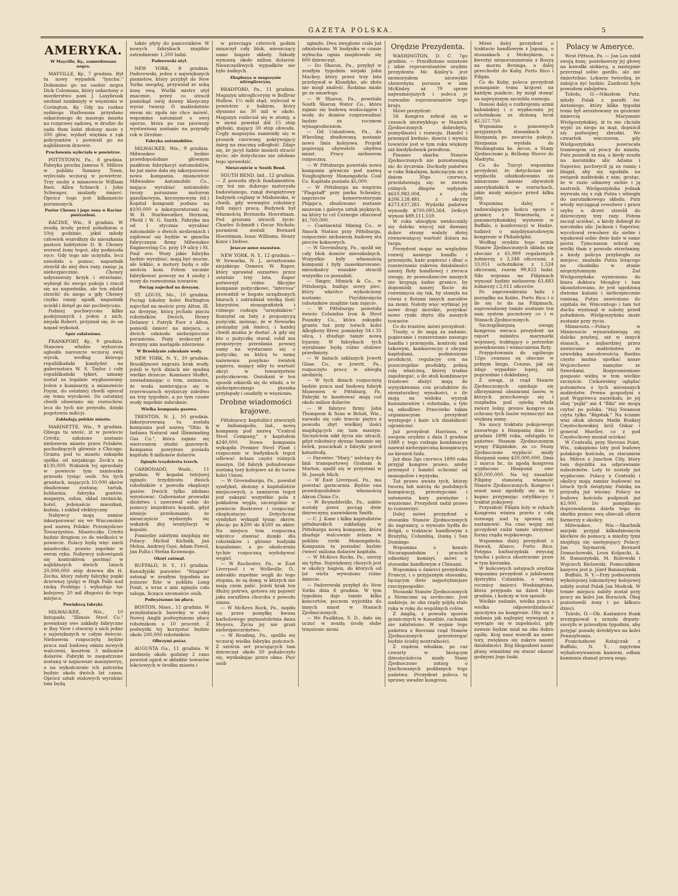GAZETA POLSKA. 5
AMERYKA.
W Mayville, Ky., zamordowano negra.
MAYVILLE, Ky., 7 grudnia. Był tu nowy wypadek "lynchu." Dokonano go na osobie negra Dick Colemana, który oskarżony o morderstwo pani J. Lasybrook siedział zamknięty w więzieniu w Covington, Ky. Gdy na rozkaz sędziego Harbesona przysłano oskarżonego do naszego miasta na rozprawę sądową, w drodze do sądu tłum ludzi złożony może z 500 głów, wydarł więźnia z rąk policyantów i powiesił go na najbliższem drzewie.
Prochownia wyleciała w powietrze.
POTTSTOWN, Pa., 8 grudnia. Fabryka prochu Jamesa S. Millera w pobliżu Sumney Town, wyleciała wczoraj w powietrze. Trzy osoby a mianowicie William Baer, Allen Schneck i John Schwager, znalazły śmierć. Oprócz tego jest kilkanaście poranionych.
Pastor Cheney i jego żona w Racine postrzeleni.
RACINE, Wis., 8 grudnia. W zeszłą środę przed południem o 10ej godzinie, jakiś młody człowiek wszedłszy do mieszkania pastora babtystów D. B. Cheney wezwał żonę tegoż, aby podniosła ręce. Gdy tego nie uczyniła, lecz zawołała o pomoc, napastnik strzelił do niej dwa razy, raniąc ją niebezpiecznie. Cheney usłyszawszy krzyk i strzelanie, wybiegł do swego pokoju i rzucił się na napastnika, ale ten zdołał strzelić do niego a gdy Cheney ciężko ranny upadł, napastnik uciekł i dotąd go nie pochwycono.
Poźniej pochwycono kilku podejrzanych i jeden z nich, niejaki Robert, przyznał się, że on napad wykonał.
Spór załatwiono.
FRANKFORT, Ky., 9 grudnia. Stanowa władza wyborcza ogłosiła nareszcie wczoraj swój wyrok, według którego republikański kandydat na gubernatora W. S. Taylor i cały republikański tykiet, uznany został za legalnie wygłosowany. Jeden z komisarzy, a mianowicie Poynz, do ostatniej chwili opierał się temu wyrokowi. Do ostatniej chwili obawiano się rozruchów, lecz do tych nie przyszło, dzięki pogotowiu milicyi.
Zakładają polskie miasto.
MARINETTE, Wis., 9 grudnia. Obiega tu wieść, iż w powiecie Crivitz, założone zostanie niebawem miasto przez Polaków, pochodzących głównie z Chicago. Grunta pod to miasto zakupiła spółka od niejakiego Zeck'a za $130,000. Wskutek tej sprzedaży w powiecie tym zamieszka przeszło tysiąc osób. Na tych gruntach, mających 10,000 akrów zbudowane zostaną: tartak, heblarnia, fabryka gontów, magazyn, salun, skład rzeźnicki, hotel, jedenaście mieszkań, kuźnia, i zakład elektryczny.
Nabywcy mają zamiar inkorporować się we Wisconsinie pod nazwą Polskie Przemysłowe Towarzystwo. Miasteczko Crivitz będzie drugiem co do wielkości w powiecie. Polacy będą więc mieli miasteczko, prawie zupełnie w swem ręku. Nabywcy zobowiązali się kontraktem porżnąć w najbliższych dwóch latach 20,000,000 stóp drzewa dla H. Zecha, który założy fabrykę papki drzewnej (pulp) w High Falls nad rzeką Peshtigo i wybuduje tor kolejowy, 20 mil długości do tego miejsca.
Powiększą fabryki.
MILWAUKEE, Wis., 10 listopada. "Illinois Steel Co." powiększy swe zakłady fabryczne w Bay View i stworzy z nich jedne z największych w całym świecie. Niebawem rozpoczętą będzie praca nad budową ośmiu nowych walcowni, kosztem 3 milionów dolarów. Fabryki te zaopatrzone zostaną w najnowsze maszyneryę, a na wykończenie ich potrzeba będzie około dwóch lat czasu. Oprócz sztab stalowych wyrabiać tam będą
także płyty do pancerników. W nowych fabrykach znajdzie zatrudnienie 1,200 ludzi.
Paderewski utył.
NEW YORK, 8 grudnia. Paderewski, jeden z największych pianistów, który przybył do New Yorku onegdaj, przywiózł ze sobą żonę swą. Wielki mistrz utył znacznie, przez co utracił poniekąd swój dawny klasyczny wyraz twarzy. O małżeństwie swem nic zgoła nie chce mówić, wspomina natomiast o swej operze, która po raz pierwszy wystawioną zostanie na przyszły rok w Dreźnie.
Fabryka automobilów.
MILWAUKEE, Wis., 9 grudnia. Milwaukee będzie prawdopodobnie głównym punktem fabrykacyi automobilów, bo już znów dała się inkorporować nowa kompania, mianowicie Milwaukee Automobile Co., mająca wyrabiać automobile (wozy poruszane motorem gazolinowym, kerosynowym itd.) Kapitał kompanii podano na $100,000 a inkorporatorami są: W. H. Starkweather, Herman, Pfield i W. G. Smith. Fabryka ma od 1 stycznia wyrabiać automobile o dwóch siedzeniach i zajdować się będzie w gmachu fabrycznym firmy Milwaukee Engineering Co. przy 19 ulicy i St. Paul ave. Wozy jakie fabryka będzie wyrabiać, mają być mocne, ale lekkie, a motory będą o sile sześciu koni. Potem zacznie fabrykować powozy na 4 osoby i wozy do rozwożenia towarów.
Pociąg najechał na drezynę.
ST. LOUIS, Mo., 10 grudnia. Pociąg lokalny kolei Burlington najechał na moście przy Alton, Ill. na drezynę, którą jechało pięciu robotników. Dwóch, Henry Delaney i Patryk Foer z Alton, ponieśli śmierć na miejscu, a dwóch odniosło niebezpieczne poranienia. Piąty zeskoczył z drezyny nim nastąpiło zderzenie.
W Brooklynie zabraknie wody.
NEW YORK, N. Y., 10 grudnia. Brooklynowi zagraża brak wody, jeżeli w tych dniach nie spadną wielkie deszcze. Komisarz Moffet, zawiadamiając o tem, zaznacza, że woda zawierająca się w rezerwoarach wystarczy zaledwo na trzy tygodnie, a po tym czasie wody zupełnie zabraknie.
Wielka kompania gazowa.
TRENTON, N. J., 10 grudnia. Inkorporowaną tu została kompania pod nazwą "Ohio & Indiana Natural and Illuminating Gas Co.", która zajmie się wierceniem studzi gazowych. Kompania powyższa posiada kapitału 8 milionów dolarów.
Zginęło trzydziestu trzech.
CARBONADO, Wash., 11 grudnia. W kopalni tutejszej zginęło trzydziestu dwóch robotników z powodu eksplozyi gazów. Dwóch tylko zdołano wyratować. Gubernator prowadzi śledztwo i zawezwał sobie do pomocy inspektora kopalń, gdyż istnieje przekonanie, że nieszczęście wydarzyło się wskutek złej wentylacyi w kopalni.
Pomiędzy zabitymi znajdują się Polacy: Michał Kichnik, Jan Melon, Andrzej Gęsi, Adam Pawol, Jan Folta i Stefan Krawnoga.
Okręt zatonął.
BUFFALO, N. Y., 11 grudnia. Kanadyjski parowiec "Niagara" zatonął w zeszłym tygodniu na jeziorze Erie w pobliżu Long Point, a wraz z nim zginęła cała załoga, licząca szesnaście osób.
Podwyższono im płacę.
BOSTON, Mass., 11 grudnia. W przędzalniach bawełny w całej Nowej Anglii podwyższono płacę robotnikom o 10 procent. Z podwyżki tej korzystać będzie około 200,000 robotników.
Olbrzymi pożar.
AUGUSTA Ga., 11 grudnia. W niedzielę około godziny 2 rano powstał ogień w składzie towarów lokciowych w środku miasta i
w przeciągu czterech godzin zniszczył cały blok, mieszczący same bogate składy. Szkody wynoszą około milion dolarów. Nieszczęśliwych wypadków nie było żadnych.
Eksplozya w magazynie nitrogliceryny.
BRADFORD, Pa., 11 grudnia. Magazyn nitrogliceryny w Bollivar Hollow, 1¼ mili stąd, wyleciał w powietrze z hukiem, który słyszano na 30 mil w około. Magazyn rozleciał się w atomy, a w ziemi powstał dół 15 stóp głęboki, mający 30 stóp obwodu. Cegły magazynu zamieniły się w proszek czerwony, pokrywający śnieg na znaczną odległość. Zdaje się, że jacyś ludzie musieli stracić życie, ale dotychczas nie zdołano tego sprawdzić.
Nieszczęście w South Bend.
SOUTH BEND, Ind., 12 grudnia. — Z powodu złych fundamentów, czy też nie dobrego materyału budowlanego, runął dwupiętrowy budynek ceglany w Mishawaka, w chwili, gdy wewnątrz robotnicy byli zajęci pracą. Budynek był własnością Bernarda Hoerstman. Pod gruzami utracili życie: Charles Schmidt i Oscar Nichols; poranieni zostali Bernard Hoerstman, Isaac Williams, Henry Kizer i Defree.
Jeszcze nowe oszustwo.
NEW YORK, N. Y., 12 grudnia.—W Newarku, N. J., aresztowano niejakiego Osmera W. Raper, który uprawiał oszustwo przez ostatnie trzy lata. Raper potworzył różne fikcyjne kompanie pożyczkowe, "interesa" prowadził w bogato urządzonych biurach i zatrudniał wielką ilość biurystów, stenografistek i różnego rodzaju "urzędników." Rozsyłał on listy z propozycyą pożyczki, mówiąc, że w Newarku pieniądzy jak śmieci, i każdej chwili można je dostać. A gdy się kto o pożyczkę starał, robił mu propozycyę przesłania pewnej sumy na wystaranie się o pożyczkę, za którą to sumę naiwnemu posyłano świstek papieru, mający niby to wartość akcyi w towarzystwie pożyczkowem. Oszukani w ten sposób odnieśli się do władz, a te niebezpiecznego ptaszka przyłapały i osadziły w więzieniu.
Drobne wiadomości krajowe.
Pittsburscy kapitaliści utworzyli w Indianapolis, Ind., nową kompanię pod nazwą "Central Steel Company," z kapitałem $240,000. Nowa kompania wykupiła Premier Steel Plant i rozpocznie w budynkach tegoż odlewać żelaza części różnych maszyn. Od fabryk pobudowane zostaną tory kolejowe aż do torów kolei Union.
— W Greensburgu, Pa., powstał syndykat, złożony z kapitalistów miejscowych, a zamiarem tegoż jest zakupić wszystkie pola z pokładem węgla, szczególnie w powiecie Rostraver i rozpocząć eksploatacyę. Dotychczas syndykat wykupił tysiąc akrów, płacąc po $200 do $500 za akier. Na miejscu tem rozpoczną wkrótce stawiać domki dla robotników i główne budynki kopalniane, a po ukończeniu tychże rozpoczną wydobywać węgiel.
— W Rochester, Pa., w East Liverpool i w Wellsville, O., zabrakło zupełnie węgli do tego stopnia, że są domy, w których nie mają czem palić. Jeżeli brak ten dłużej potrwa, gotowa się pojawić jaka zaraźliwa choroba z powodu zimna.
— W McKees Rock, Pa., napiła się przez pomyłkę kwasu karbolowego piętnastoletnia Anna Meyers. Życiu jej nie grozi niebezpieczeństwo.
— W Reading, Pa., spaliła się wczoraj wielka fabryka pończoch. Z sześciu set pracujących tam dziewcząt około 50 pokaleczyło się, wyskakując przez okna. Pięć osób
zginęło. Dwa zwęglone ciała już odnaleziono. W budynku w czasie wybuchu ognia znajdowało się 600 dziewcząt.
— Do Sharon, Pa., przybył w zeszłym tygodniu niejaki John Mackey, który przez trzy lata przebywał w Klondyke, ale złota nie mógł znaleść. Rodzina miała go za umarłego.
— W Sharon, Pa., powstała South Sharon Water Co., która zajmie się budową wodociągów i wodę do domów rozprowadzać będzie za rocznem wynagrodzeniem.
— Od Uniontown, Pa., do Wheeling zbudowaną zostanie nowa linia kolejowa. Projekt popierają obywatele obydwu miast. Pracę niebawem rozpoczną.
— W Pittsburgu powstała nowa kompania górnicza pod nazwą Youghogheny Monongahela Coal Co. Kapitału posiada $5,000.
— W Pittsburgu na wzgórzu "Flagstaff" przy parku Schenley, naprzeciw konserwatoryum Phipps'a, zbudowane zostanie muzeum i galerya sztuk pięknych, na który to cel Carnegie ofiarował $1,700,000.
— Continental Mining Co., w Smock Station przy Pittsburgu, rozpocznie niebawem budowę stu pieców koksowych.
— W Greensburg, Pa., spalił się cały blok domów mieszkalnych. Wszystkie były własnością kompanii i były zaasekurowane; mieszkańcy wszakże stracili wszystko co posiadali.
— Singer, Mimick & Co., w Pittsburgu, buduje nowy piec, który wkrótce wykończony zostanie. Pięćdziesięciu robotników znajdzie tam zajęcie.
— W Pittsburgu powstała świeżo Columbia Iron & Steel Foundry Co., która zakupiła grunta tuż przy torach kolei Allegheny River, pomiędzy 34 i 35 ulicą, i zbuduje tamże nową lejarnię. W fabrykach tych wyrabiane będą różne stalowe przedmioty.
— W hutach szklanych Jewett Glass Co., w Jewett, Pa., rozpoczęto pracę w ubiegłą niedzielę.
— W tych dniach rozpoczętą będzie praca nad budową fabryk Monessen w Pittsburg, Pa. Fabryki te kosztować mają coś około milion dolarów.
— W fabryce firmy John Thompson & Sons w Beloit, Wis., zarwało się całe trzecie piętro z powodu zbyt wielkiej ilości znajdujących się tam maszyn. Szczęściem nikt życia nie utracił, gdyż robotnicy słysząc łamanie się belek, pouciekali z fabryki przed katastrofą.
— Parowiec "Mary," należący do linii transportowej Graham & Morton, spalił się w przystani w St. Joseph Mich.
— W East Liverpool, Pa., ma powstać garncarnia. Będzie ona prawdopodobnie własnością Akron China Co.
— W Reynoldsville, Pa., zabite zostały przez pociąg dwie dziewczyny, nazwiskiem Smith.
— C. J. Kane i kilku kapitalistów pittsburskich zakładają w Pittsburgu nową kompanię, która zbuduje walcownie żelaza w pobliżu rzeki Monongahela. Kompania ta posiadać będzie ćwierć miliona dolarów kapitału.
— W McKees Rocks, Pa., szerzy się tyfus. Największej chorych jest w okolicy bagien, do których od lat wielu wywożono różne śmiecie.
— Paderewski przybył do New Yorku dnia 6 grudnia. W tym tygodniu daje tamże kilka koncertów, poczem wyjeżdża do innych miast w Stanach Zjednoczonych.
— We Faulkton, S. D., dało się uczuć w zeszłą środę słabe trzęsienie ziemi.
Orędzie Prezydenta.
WASHINGTON, D. C. 7go grudnia. — Przedłożone senatowi i izbie reprezentantów orędzie prezydenta Mc Kinley'a jest memoryałem niezwykle obszernym; porusza w nim McKinley aż 79 spraw najważniejszych i poleca je rozwadze reprezentantów tego kraju.
Mówi prezydent:
56 Kongres zebrał się w czasach niezwykłego w Stanach Zjednoczonych dobrobytu, pomyślności i rozwoju. Handel i przemysł kwitnie; dowóz i wywóz towarów jest w tym roku większy niż kiedykolwiek przedtem.
Finanse skarbu Stanów Zjednoczonych nie pozostawiają nic do życzenia. Dochody państwa w roku fiskalnym, kończącym się z dniem 30go czerwca, przedstawiają się: ze zwrotu różnych długów wpłynęło $610,982,004, z cła $206,128,481, z akcyzy $273,437,261. Wydatki państwa wynosiły $700,093,564. Deficyt wynosi $89,111,559.
W roku ubiegłym uwidocznily się daleko więcej niż dawniej dobre strony waluty złotej równoważącej wartość dolara na targu.
Prezydent mając na względzie rozwój naszego handlu i przemysłu, każe popierać i dbać o rozszerzanie zakresu działalności naszej floty handlowej i zwraca uwagę, że prawodawców naszych nie krępują żadne granice, by dopomódz naszej flocie do rozwinięcia się tak, by stanęła na równi z flotami innych narodów na ziemi. Należy więc wytknąć jej nowe drogi morskie, pozyskać nowe rynki zbytu dla naszych towarów.
Co do trustów, mówi prezydent:
Trusty, o ile mają za zadanie, popieranie i rozszerzanie naszego handlu i przemysłu, kontrolę nad takowym, konkurencyę z obcymi kapitałami, podniesienie produkcyi, regulacyę cen na poszczególne produkty, pełnią rolę właściwą, której trudno zapobiegać, o ile atoli kombinacye trustowe służyć mają do wyzyskiwania cen produktów do nienaturalnej wysokości, o ile mają na widoku wyzysk konsumentów i robotnika, o tyle są szkodliwe. Przeciwko takim organizacyom prezydent występuje i każe ich działalność ograniczać.
Już prezydent Harrison, w swojem orędziu z dnia 3 grudnia 1889 r. tego rodzaju kombinacyę nazwał niebezpieczną konspiracyą na kieszeń ludu.
Już dnia 2go czerwca 1890 roku przyjął kongres prawo, ażeby przemysł i handel ochronić od monopolów i wyzysku.
Toż prawo uważa tych, którzy tworzą lub należą do podobnych konspiracyj, przestępcami i ustanawia kary pieniężne i więzienne. Prezydent radzi prawo to rozszerzyć.
Dalej mówi prezydent o stosunku Stanów Zjednoczonych do zagranicy, o wywozie bydła do Belgii, o traktacie handlowym z Brazylią, Columbią, Danią i San Domingo.
Wspomina o kanale Nicaraguańskim i pracach odnośnej komisyi, mówi o stosunku handlowym z Chinami.
Wspomina o śmierci prezydenta Francyi, i o przyjaznym stosunku, łączącym dwie najpotężniejsze rzeczypospolite.
Stosunki Stanów Zjednoczonych z Niemcami są serdeczne. Jest nadzieja, że oba rządy pójdą stale ręka w rękę do wspólnych celów.
Z Anglią, z powodu sporów granicznych w Kanadzie, rachunki nie załatwione. W wojnie tego państwa z Boerami rząd Stanów Zjednoczonych przestrzegać będzie ścisłej neutralności.
Z rządem włoskim, po raz czwarty w bieżącym dziesięcioleciu miały Stany Zjednoczone zatarg o lynchowanych poddanych tego państwa. Prezydent poleca tę sprawę uwadze kongresu.
Mówi dalej prezydent o traktacie handlowym z Japonią, o stosunkach z Meksykiem, o kwestyi nieporozumienia z Rosyą na morzu Beringa, a dalej przechodzi do Kuby, Porto Rico i Filipin.
Co do Kuby, poleca prezydent pomaganie temu krajowi na każdym punkcie, by mógł stanąć na najwyższym szczeblu rozwoju.
Donosi dalej o rozbrojeniu armii kubańskiej i o wypłaceniu jej ochotnikom za złożoną broń $2,557,750.
Wspomina o ponownych przyjaznych stosunkach z Hiszpanią po zawarciu pokoju. Hiszpania wysłała do Washingtonu ks. Arcos, a Stany Zjednoczone p. Bellomy Stover do Madrytu.
Co do Turcyi wspomina prezydent, że dotychczas nie wypłaciła odszkodowania za zniszczone mienie obywateli amerykańskich w rozruchach, jakie miały miejsce przed kilku laty.
Wspomina dalej o zadawalającym końcu sporu o granicę z Wenezuelą, o panamerykańskiej wystawie w Buffalo, o konferencyi w Hadze, tudzież o międzynarodowym kongresie w Philadelphii.
Według orędzia tego armia Stanów Zjednoczonych składa się obecnie z 61,999 regularnych żołnierzy, z 2,248 oficerami, z 33,051 ochotników, z 1,524 oficerami, razem 99,822 ludzi. Siła wojenna na Filipinach wynosić będzie niebawem 63,483 żołnierzy i 2,011 oficerów.
Po zaprowadzeniu ładu i porządku na Kubie, Porto Rico i o ile się to da na Filipinach, zaprowadzony tamże zostanie ten sam system poczotowy co i w Stanach Zjednoczonych.
Szczególniejszą uwagę kongresu zwraca prezydent na raport ministra marynarki wojennej, traktujący o potrzebie powiększenia i wzmocnienia floty.
Przygotowania do ogólnego 12go cenzusu są obecnie w pełnym biegu. Cenzus, jak się zdaje wypadnie lepiej, niż poprzednie i dokładniej.
Z uwagi, iż rząd Stanów Zjednoczonych opiekuje się olbrzymiemi obszarami lasów, w których przechowuje się i rozpładza pod opieką władz zwierz leśny, prezes kongres na ochronę tych lasów wyznaczyć ma większą sumę.
Na mocy traktatu pokojowego zawartego z Hiszpanią dnia 10 grudnia 1898 roku, odstąpiło to państwo Stanom Zjednoczonym wyspy Filipińskie, za co Stany Zjednoczone wypłacić miały Hiszpanii sumę $20,000,000. Dnia 2 marca br., za zgodą kongresu wypłacono Hiszpanii owe $20,000,000. Na tej zasadzie Filipiny stanowią własność Stanów Zjednoczonych. Kongres i senat nasz zgodziły się na to kupno przyjmując ratyfikacyę i traktat pokojowy.
Przyszłość Filipin leży w rękach Kongresu winien przeto z całą rozwagą nad tą sprawą się zastanowić. Na czas wojny zaś prezydent radzi tamże utrzymać formę rządu wojskowego.
Wspomina dalej prezydent o Hawaii, Alasce, Porto Rico. Potępia barbarzyński zwyczaj lynchu i poleca obostrzenie praw w tym kierunku.
W końcowych ustępach orędzia wspomina prezydent o jubileuszu dystryktu Columbia, o setnej rocznicy śmierci Washingtona, która przypada na dzień 14go grudnia, i kończy w ten sposób:
Wielkie zadanie, wielka praca i wielka odpowiedzialność spoczywa na kongresie. Oby się z zadania jak najlepiej wywiązał, a wywiąże się w zupełności, gdy zawsze będzie miał na oku dobro ogółu. Kraj nasz wszedł na nowe tory, zwiększa się zakres naszej działalności. Bóg błogosławi nasze plany, winniśmy się starać okazać godnymi Jego łaski.
Polacy w Ameryce.
West Pittson, Pa. — Jan Los zabił swoją żonę, posiekawszy jej głowę na kawałki siekierą, a następnie przerznął sobie gardło, ale nie śmiertelnie. Lekarze twierdzą, że zabójca żyć będzie. Zazdrość była powodem zabójstwa.
Toledo, O.—Nikodem Putz, młody Polak z parafii św. Antoniego, który kilka tygodni temu był aresztowany za grożenie śmiercią Maryannie Wielgoszyńskiej, iż ta nie chciała wyjść za niego za mąż, dopuścił się podwójnej zbrodni. We czwartek wieczorem, gdy Wielgoszyńska powracała tramwajem od pracy do miasta, Putz poszedł za nią, a kiedy zeszła na narożniku ulic Adams i Superior, pochwycił ją za ramię i błagał, aby się zgodziła na związek małżeński z nim, grożąc, że w razie odmowy siebie i ją zastrzeli. Wielgoszyńska jednak wyrwała się z rąk Putza i wbiegła do narożnikowego składu. Putz wtedy wyciągnął rewolwer i przez szybę u drzwi strzelił do dziewczyny trzy razy. Potem zaczął uciekać, a kiedy dobiegł do narożnika ulic Jackson i Superior, wycelował rewolwer do siebie i wpakował sobie dwie kule w same piersi. Tymczasem zebrał się wielki tłum z powodu strzelaniny, a kiedy policya przybiegła na miejsce, znalazła Putza leżącego na chodniku w stanie nieprzytomnym. Zaś Wielgoszyńska wyniesiono do biura doktora Meagley i tam skonstatowano, że jest ugodzoną dwiema kulami i niebezpiecznie ranioną. Putza zawieziono do szpitala św. Wincentego i tam też ducha wyzionął w sobotę przed południem. Wielgoszyńska może zostanie przy życiu.
Minnesota.—Polacy w Minnesocie wynaradawiają się daleko prędzej, niż w innych stanach, a najbardziej przez zawieranie małżeństwa ze szwedzką narodowością. Bardzo często można spotkać nasze Wojciechowe zamężne ze Szwedami. Rozpromienione gosposie widzą w tem wielkie szczęście. Ciekawiśmy oglądać potomstwa z tych mieszanych małżeństw. Pewna gospodyni z pod Wągrówca narzekała, że jej obaj "pojki" ani 4 "fliki" nie mogą czytać po polsku. "Mój Swanson czyta tylko "Rigstak." Na ścianie wisi obok obrazu Matki Boskiej Częstochowskiej król Oskar i generał Mueller, co z pod Częstochowy musiał uciekać.
W Centralii, przy Stevens Point, Wis., zakupiono loty pod budowę polskiego kościoła, za staraniem ks. Milera z Junction City, który tam dojeżdża na odprawianie nabożeństw. Loty te zostały już wypłacone. Polacy z Centralii i okolicy mają zamiar budować na lotach tych świątynię Pańską na przyszłą już wiosnę. Polacy na budowę kościoła podpisali już $2,000. Do pomyślnego doprowadzenia dzieła tego do skutku pomoc swą obiecali ofiarni farmerzy z okolicy.
Milwaukee, Wis.—Skarbnik miejski przyjął kilkudziesięciu klerków do pomocy, a między tymi znajdują się następujący Polacy: Jan Szymarek, Bernard Domachowski, Leon Kolpacki, A. M. Banaszyński, M. Różewski i Wojciech Bielawski. Pomocnikiem kasyera jest p. Józef Banaszyński.
Buffalo, N. Y.—Przy podnoszeniu wykolejonej lokomotywy kolejowej zabity został Polak Jan Modrak. W temże miejscu zabity został przy pracy na kolei Jan Boraciek. Obaj pozostawili żony i po kilkoro dzieci.
Toledo, O.—Ob. Kazimierz Bonk zrezygnował z urzędu deputy-szeryfa w przeszłym tygodniu, aby przyjąć posadę detektywa na kolei Pennsylvania.
Franciszkowi Ratajczak z Buffalo, N. Y., zajętemu wyładowywaniem kamieni, odłam kamienia złamał prawą nogę.